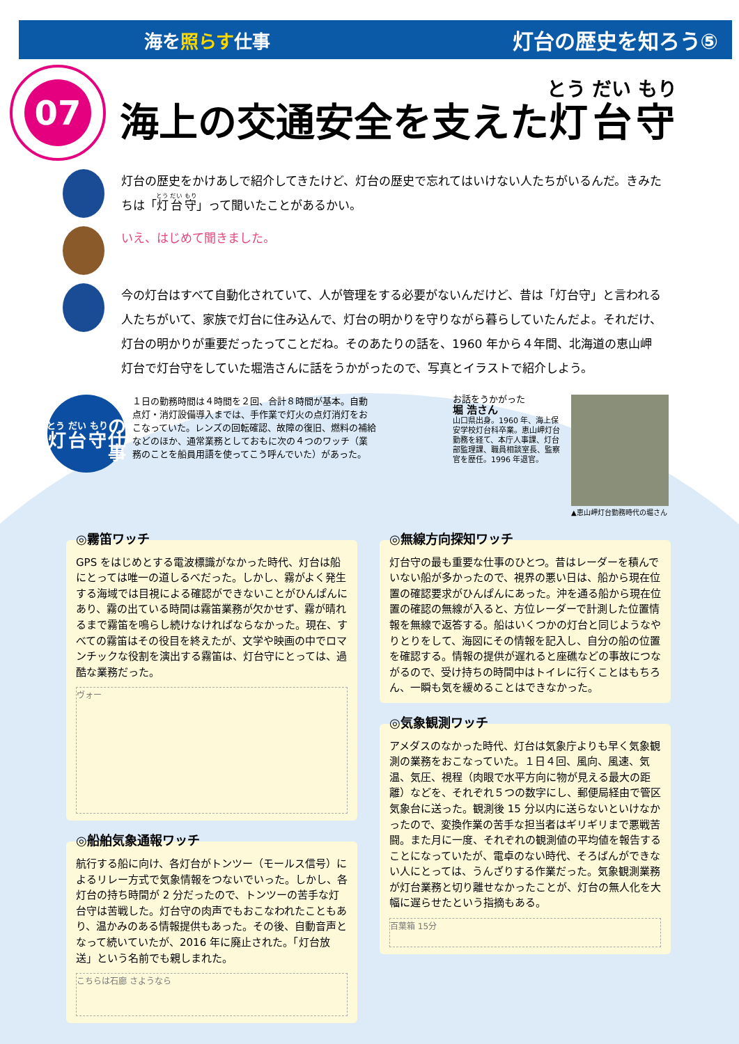海を照らす仕事
灯台の歴史を知ろう⑤
07
海上の交通安全を支えた灯台守
灯台の歴史をかけあしで紹介してきたけど、灯台の歴史で忘れてはいけない人たちがいるんだ。きみたちは「灯台守」って聞いたことがあるかい。
いえ、はじめて聞きました。
今の灯台はすべて自動化されていて、人が管理をする必要がないんだけど、昔は「灯台守」と言われる人たちがいて、家族で灯台に住み込んで、灯台の明かりを守りながら暮らしていたんだよ。それだけ、灯台の明かりが重要だったってことだね。そのあたりの話を、1960 年から４年間、北海道の恵山岬灯台で灯台守をしていた堀浩さんに話をうかがったので、写真とイラストで紹介しよう。
灯台守
の仕事
１日の勤務時間は４時間を２回、合計８時間が基本。自動点灯・消灯設備導入までは、手作業で灯火の点灯消灯をおこなっていた。レンズの回転確認、故障の復旧、燃料の補給などのほか、通常業務としておもに次の４つのワッチ（業務のことを船員用語を使ってこう呼んでいた）があった。
お話をうかがった
堀 浩さん
山口県出身。1960 年、海上保安学校灯台科卒業。恵山岬灯台勤務を経て、本庁人事課、灯台部監理課、職員相談室長、監察官を歴任。1996 年退官。
▲恵山岬灯台勤務時代の堀さん
◎霧笛ワッチ
GPS をはじめとする電波標識がなかった時代、灯台は船にとっては唯一の道しるべだった。しかし、霧がよく発生する海域では目視による確認ができないことがひんぱんにあり、霧の出ている時間は霧笛業務が欠かせず、霧が晴れるまで霧笛を鳴らし続けなければならなかった。現在、すべての霧笛はその役目を終えたが、文学や映画の中でロマンチックな役割を演出する霧笛は、灯台守にとっては、過酷な業務だった。
ヴォー
◎船舶気象通報ワッチ
航行する船に向け、各灯台がトンツー（モールス信号）によるリレー方式で気象情報をつないでいった。しかし、各灯台の持ち時間が 2 分だったので、トンツーの苦手な灯台守は苦戦した。灯台守の肉声でもおこなわれたこともあり、温かみのある情報提供もあった。その後、自動音声となって続いていたが、2016 年に廃止された。「灯台放送」という名前でも親しまれた。
こちらは石廊 さようなら
◎無線方向探知ワッチ
灯台守の最も重要な仕事のひとつ。昔はレーダーを積んでいない船が多かったので、視界の悪い日は、船から現在位置の確認要求がひんぱんにあった。沖を通る船から現在位置の確認の無線が入ると、方位レーダーで計測した位置情報を無線で返答する。船はいくつかの灯台と同じようなやりとりをして、海図にその情報を記入し、自分の船の位置を確認する。情報の提供が遅れると座礁などの事故につながるので、受け持ちの時間中はトイレに行くことはもちろん、一瞬も気を緩めることはできなかった。
◎気象観測ワッチ
アメダスのなかった時代、灯台は気象庁よりも早く気象観測の業務をおこなっていた。１日４回、風向、風速、気温、気圧、視程（肉眼で水平方向に物が見える最大の距離）などを、それぞれ５つの数字にし、郵便局経由で管区気象台に送った。観測後 15 分以内に送らないといけなかったので、変換作業の苦手な担当者はギリギリまで悪戦苦闘。また月に一度、それぞれの観測値の平均値を報告することになっていたが、電卓のない時代、そろばんができない人にとっては、うんざりする作業だった。気象観測業務が灯台業務と切り離せなかったことが、灯台の無人化を大幅に遅らせたという指摘もある。
百葉箱 15分